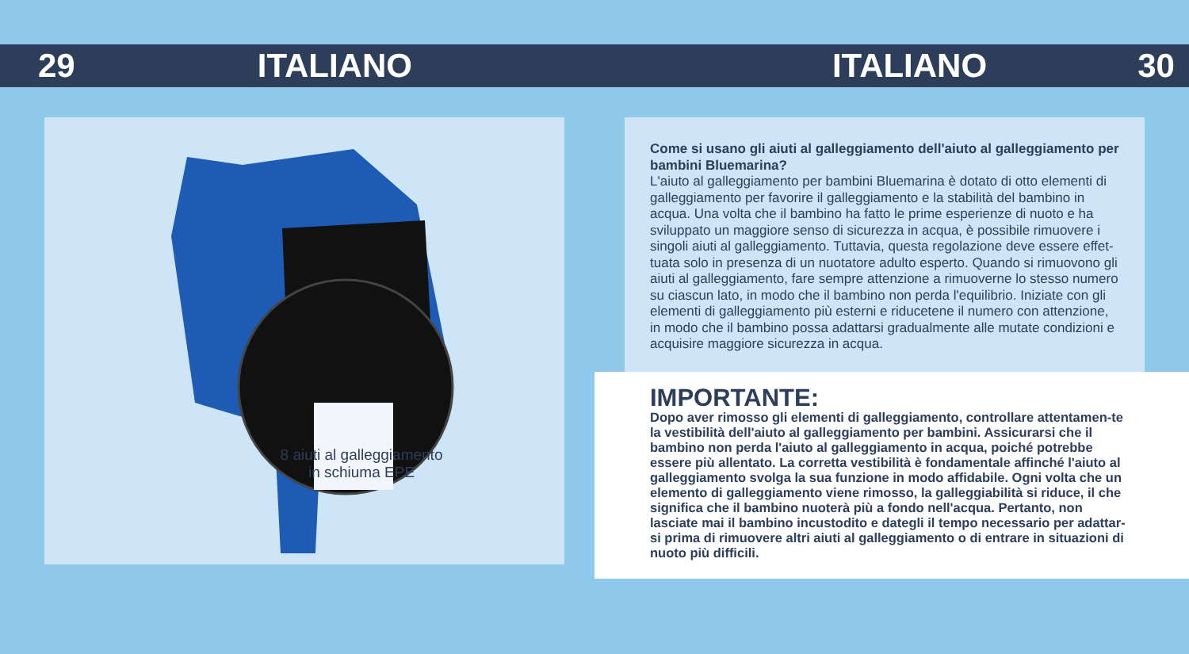29 ITALIANO ITALIANO 30
8 aiuti al galleggiamento in schiuma EPE
Come si usano gli aiuti al galleggiamento dell'aiuto al galleggiamento per bambini Bluemarina?
L'aiuto al galleggiamento per bambini Bluemarina è dotato di otto elementi di galleggiamento per favorire il galleggiamento e la stabilità del bambino in acqua. Una volta che il bambino ha fatto le prime esperienze di nuoto e ha sviluppato un maggiore senso di sicurezza in acqua, è possibile rimuovere i singoli aiuti al galleggiamento. Tuttavia, questa regolazione deve essere effet-tuata solo in presenza di un nuotatore adulto esperto. Quando si rimuovono gli aiuti al galleggiamento, fare sempre attenzione a rimuoverne lo stesso numero su ciascun lato, in modo che il bambino non perda l'equilibrio. Iniziate con gli elementi di galleggiamento più esterni e riducetene il numero con attenzione, in modo che il bambino possa adattarsi gradualmente alle mutate condizioni e acquisire maggiore sicurezza in acqua.
IMPORTANTE:
Dopo aver rimosso gli elementi di galleggiamento, controllare attentamen-te la vestibilità dell'aiuto al galleggiamento per bambini. Assicurarsi che il bambino non perda l'aiuto al galleggiamento in acqua, poiché potrebbe essere più allentato. La corretta vestibilità è fondamentale affinché l'aiuto al galleggiamento svolga la sua funzione in modo affidabile. Ogni volta che un elemento di galleggiamento viene rimosso, la galleggiabilità si riduce, il che significa che il bambino nuoterà più a fondo nell'acqua. Pertanto, non lasciate mai il bambino incustodito e dategli il tempo necessario per adattar-si prima di rimuovere altri aiuti al galleggiamento o di entrare in situazioni di nuoto più difficili.